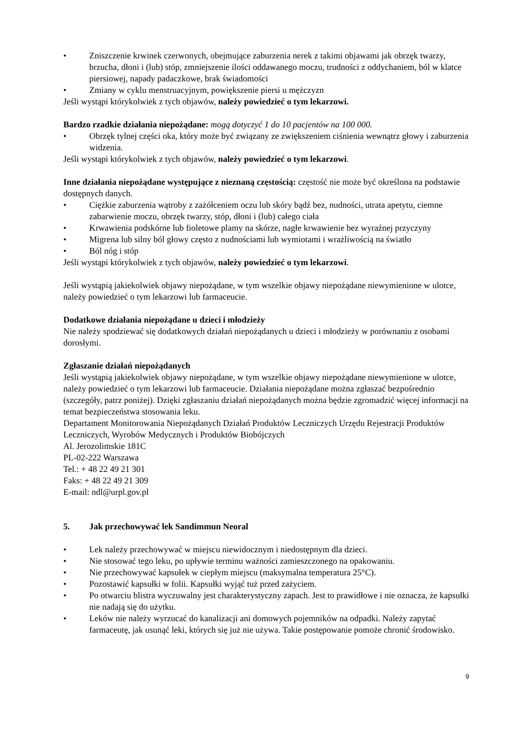• Zniszczenie krwinek czerwonych, obejmujące zaburzenia nerek z takimi objawami jak obrzęk twarzy, brzucha, dłoni i (lub) stóp, zmniejszenie ilości oddawanego moczu, trudności z oddychaniem, ból w klatce piersiowej, napady padaczkowe, brak świadomości
• Zmiany w cyklu menstruacyjnym, powiększenie piersi u mężczyzn
Jeśli wystąpi którykolwiek z tych objawów, należy powiedzieć o tym lekarzowi.
Bardzo rzadkie działania niepożądane: mogą dotyczyć 1 do 10 pacjentów na 100 000.
• Obrzęk tylnej części oka, który może być związany ze zwiększeniem ciśnienia wewnątrz głowy i zaburzenia widzenia.
Jeśli wystąpi którykolwiek z tych objawów, należy powiedzieć o tym lekarzowi.
Inne działania niepożądane występujące z nieznaną częstością: częstość nie może być określona na podstawie dostępnych danych.
• Ciężkie zaburzenia wątroby z zażółceniem oczu lub skóry bądź bez, nudności, utrata apetytu, ciemne zabarwienie moczu, obrzęk twarzy, stóp, dłoni i (lub) całego ciała
• Krwawienia podskórne lub fioletowe plamy na skórze, nagłe krwawienie bez wyraźnej przyczyny
• Migrena lub silny ból głowy często z nudnościami lub wymiotami i wrażliwością na światło
• Ból nóg i stóp
Jeśli wystąpi którykolwiek z tych objawów, należy powiedzieć o tym lekarzowi.
Jeśli wystąpią jakiekolwiek objawy niepożądane, w tym wszelkie objawy niepożądane niewymienione w ulotce, należy powiedzieć o tym lekarzowi lub farmaceucie.
Dodatkowe działania niepożądane u dzieci i młodzieży
Nie należy spodziewać się dodatkowych działań niepożądanych u dzieci i młodzieży w porównaniu z osobami dorosłymi.
Zgłaszanie działań niepożądanych
Jeśli wystąpią jakiekolwiek objawy niepożądane, w tym wszelkie objawy niepożądane niewymienione w ulotce, należy powiedzieć o tym lekarzowi lub farmaceucie. Działania niepożądane można zgłaszać bezpośrednio (szczegóły, patrz poniżej). Dzięki zgłaszaniu działań niepożądanych można będzie zgromadzić więcej informacji na temat bezpieczeństwa stosowania leku.
Departament Monitorowania Niepożądanych Działań Produktów Leczniczych Urzędu Rejestracji Produktów Leczniczych, Wyrobów Medycznych i Produktów Biobójczych
Al. Jerozolimskie 181C
PL-02-222 Warszawa
Tel.: + 48 22 49 21 301
Faks: + 48 22 49 21 309
E-mail: ndl@urpl.gov.pl
5. Jak przechowywać lek Sandimmun Neoral
• Lek należy przechowywać w miejscu niewidocznym i niedostępnym dla dzieci.
• Nie stosować tego leku, po upływie terminu ważności zamieszczonego na opakowaniu.
• Nie przechowywać kapsułek w ciepłym miejscu (maksymalna temperatura 25°C).
• Pozostawić kapsułki w folii. Kapsułki wyjąć tuż przed zażyciem.
• Po otwarciu blistra wyczuwalny jest charakterystyczny zapach. Jest to prawidłowe i nie oznacza, że kapsułki nie nadają się do użytku.
• Leków nie należy wyrzucać do kanalizacji ani domowych pojemników na odpadki. Należy zapytać farmaceutę, jak usunąć leki, których się już nie używa. Takie postępowanie pomoże chronić środowisko.
9